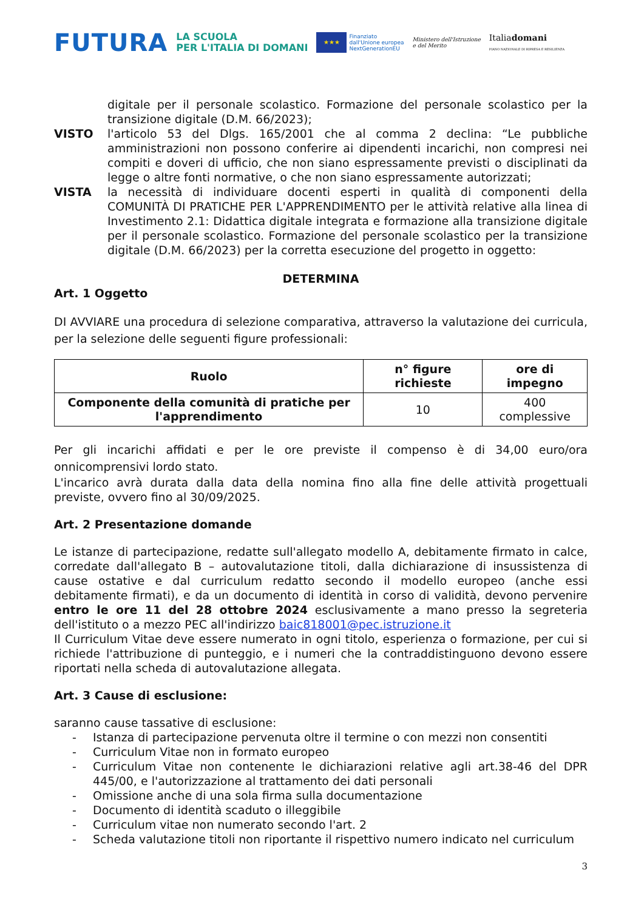FUTURA
LA SCUOLA
PER L'ITALIA DI DOMANI
★★★
Finanziato
dall'Unione europea
NextGenerationEU
Ministero dell'Istruzione
e del Merito
Italiadomani
PIANO NAZIONALE DI RIPRESA E RESILIENZA
digitale per il personale scolastico. Formazione del personale scolastico per la transizione digitale (D.M. 66/2023);
VISTO l'articolo 53 del Dlgs. 165/2001 che al comma 2 declina: “Le pubbliche amministrazioni non possono conferire ai dipendenti incarichi, non compresi nei compiti e doveri di ufficio, che non siano espressamente previsti o disciplinati da legge o altre fonti normative, o che non siano espressamente autorizzati;
VISTA la necessità di individuare docenti esperti in qualità di componenti della COMUNITÀ DI PRATICHE PER L'APPRENDIMENTO per le attività relative alla linea di Investimento 2.1: Didattica digitale integrata e formazione alla transizione digitale per il personale scolastico. Formazione del personale scolastico per la transizione digitale (D.M. 66/2023) per la corretta esecuzione del progetto in oggetto:
DETERMINA
Art. 1 Oggetto
DI AVVIARE una procedura di selezione comparativa, attraverso la valutazione dei curricula, per la selezione delle seguenti figure professionali:
| Ruolo | n° figure richieste | ore di impegno |
| --- | --- | --- |
| Componente della comunità di pratiche per l'apprendimento | 10 | 400 complessive |
Per gli incarichi affidati e per le ore previste il compenso è di 34,00 euro/ora onnicomprensivi lordo stato.
L'incarico avrà durata dalla data della nomina fino alla fine delle attività progettuali previste, ovvero fino al 30/09/2025.
Art. 2 Presentazione domande
Le istanze di partecipazione, redatte sull'allegato modello A, debitamente firmato in calce, corredate dall'allegato B – autovalutazione titoli, dalla dichiarazione di insussistenza di cause ostative e dal curriculum redatto secondo il modello europeo (anche essi debitamente firmati), e da un documento di identità in corso di validità, devono pervenire entro le ore 11 del 28 ottobre 2024 esclusivamente a mano presso la segreteria dell'istituto o a mezzo PEC all'indirizzo baic818001@pec.istruzione.it
Il Curriculum Vitae deve essere numerato in ogni titolo, esperienza o formazione, per cui si richiede l'attribuzione di punteggio, e i numeri che la contraddistinguono devono essere riportati nella scheda di autovalutazione allegata.
Art. 3 Cause di esclusione:
saranno cause tassative di esclusione:
- Istanza di partecipazione pervenuta oltre il termine o con mezzi non consentiti
- Curriculum Vitae non in formato europeo
- Curriculum Vitae non contenente le dichiarazioni relative agli art.38-46 del DPR 445/00, e l'autorizzazione al trattamento dei dati personali
- Omissione anche di una sola firma sulla documentazione
- Documento di identità scaduto o illeggibile
- Curriculum vitae non numerato secondo l'art. 2
- Scheda valutazione titoli non riportante il rispettivo numero indicato nel curriculum
3